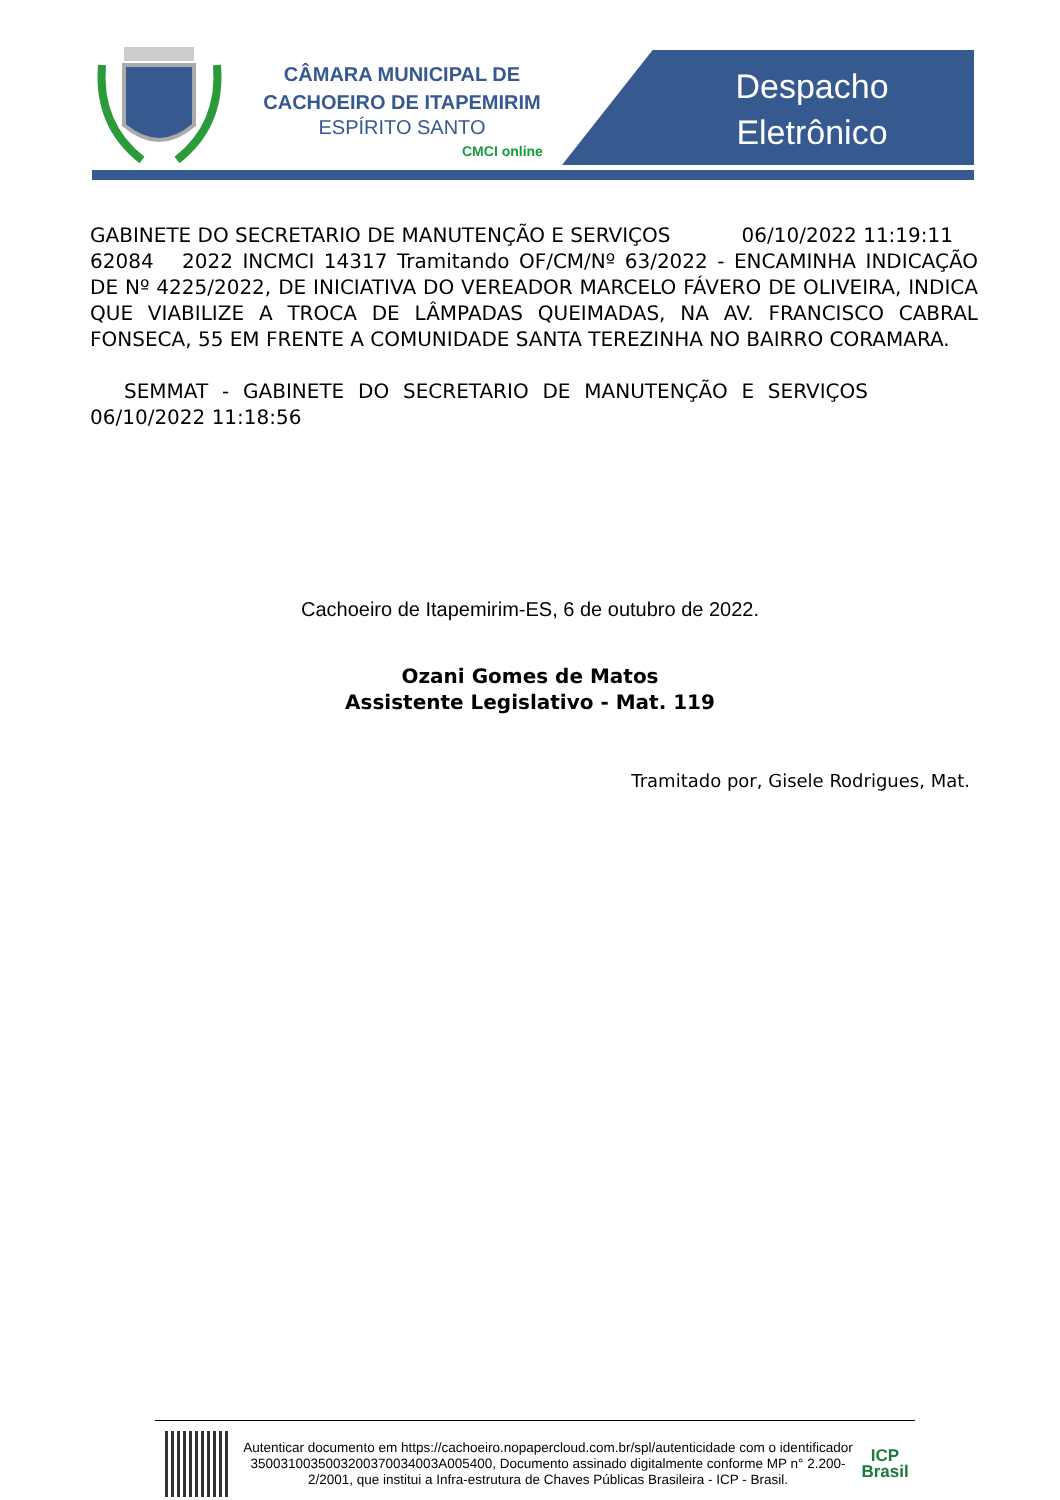CÂMARA MUNICIPAL DE
CACHOEIRO DE ITAPEMIRIM
ESPÍRITO SANTO
CMCI online
Despacho
Eletrônico
GABINETE DO SECRETARIO DE MANUTENÇÃO E SERVIÇOS 06/10/2022 11:19:11
62084 2022 INCMCI 14317 Tramitando OF/CM/Nº 63/2022 - ENCAMINHA INDICAÇÃO DE Nº 4225/2022, DE INICIATIVA DO VEREADOR MARCELO FÁVERO DE OLIVEIRA, INDICA QUE VIABILIZE A TROCA DE LÂMPADAS QUEIMADAS, NA AV. FRANCISCO CABRAL FONSECA, 55 EM FRENTE A COMUNIDADE SANTA TEREZINHA NO BAIRRO CORAMARA.
SEMMAT - GABINETE DO SECRETARIO DE MANUTENÇÃO E SERVIÇOS 06/10/2022 11:18:56
Cachoeiro de Itapemirim-ES, 6 de outubro de 2022.
Ozani Gomes de Matos
Assistente Legislativo - Mat. 119
Tramitado por, Gisele Rodrigues, Mat.
Autenticar documento em https://cachoeiro.nopapercloud.com.br/spl/autenticidade com o identificador 3500310035003200370034003A005400, Documento assinado digitalmente conforme MP n° 2.200-2/2001, que institui a Infra-estrutura de Chaves Públicas Brasileira - ICP - Brasil.
ICP
Brasil